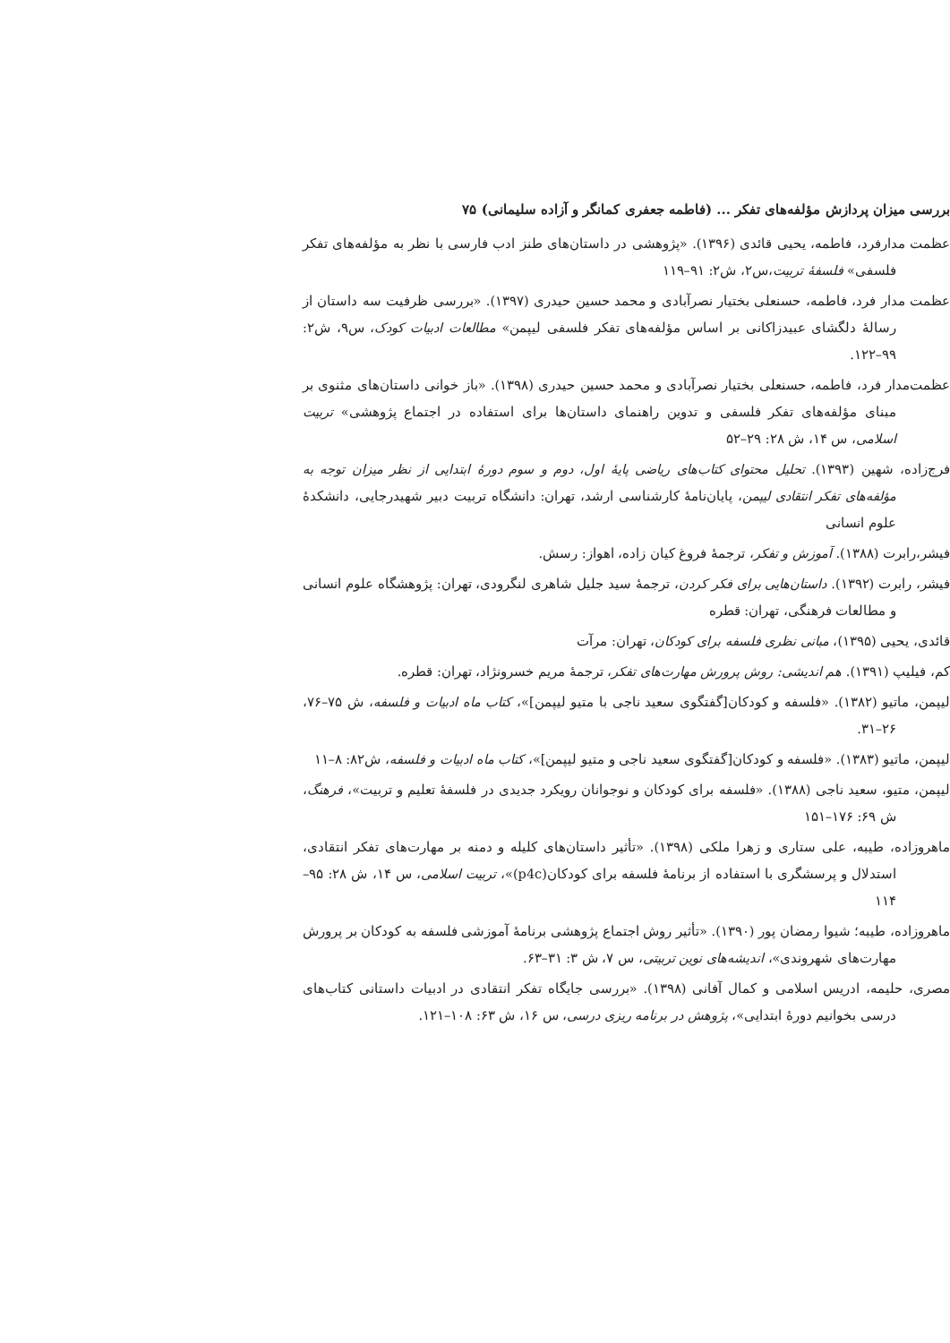بررسی میزان پردازش مؤلفه‌های تفکر ... (فاطمه جعفری کمانگر و آزاده سلیمانی) ۷۵
عظمت مدارفرد، فاطمه، یحیی قائدی (۱۳۹۶). «پژوهشی در داستان‌های طنز ادب فارسی با نظر به مؤلفه‌های تفکر فلسفی» فلسفهٔ تربیت،س۲، ش۲: ۹۱–۱۱۹
عظمت مدار فرد، فاطمه، حسنعلی بختیار نصرآبادی و محمد حسین حیدری (۱۳۹۷). «بررسی ظرفیت سه داستان از رسالهٔ دلگشای عبیدزاکانی بر اساس مؤلفه‌های تفکر فلسفی لیپمن» مطالعات ادبیات کودک، س۹، ش۲: ۹۹–۱۲۲.
عظمت‌مدار فرد، فاطمه، حسنعلی بختیار نصرآبادی و محمد حسین حیدری (۱۳۹۸). «باز خوانی داستان‌های مثنوی بر مبنای مؤلفه‌های تفکر فلسفی و تدوین راهنمای داستان‌ها برای استفاده در اجتماع پژوهشی» تربیت اسلامی، س ۱۴، ش ۲۸: ۲۹–۵۲
فرج‌زاده، شهین (۱۳۹۳). تحلیل محتوای کتاب‌های ریاضی پایهٔ اول، دوم و سوم دورهٔ ابتدایی از نظر میزان توجه به مؤلفه‌های تفکر انتقادی لیپمن، پایان‌نامهٔ کارشناسی ارشد، تهران: دانشگاه تربیت دبیر شهیدرجایی، دانشکدهٔ علوم انسانی
فیشر،رابرت (۱۳۸۸). آموزش و تفکر، ترجمهٔ فروغ کیان زاده، اهواز: رسش.
فیشر، رابرت (۱۳۹۲). داستان‌هایی برای فکر کردن، ترجمهٔ سید جلیل شاهری لنگرودی، تهران: پژوهشگاه علوم انسانی و مطالعات فرهنگی، تهران: قطره
قائدی، یحیی (۱۳۹۵)، مبانی نظری فلسفه برای کودکان، تهران: مرآت
کم، فیلیپ (۱۳۹۱). هم اندیشی: روش پرورش مهارت‌های تفکر، ترجمهٔ مریم خسرونژاد، تهران: قطره.
لیپمن، ماتیو (۱۳۸۲). «فلسفه و کودکان[گفتگوی سعید ناجی با متیو لیپمن]»، کتاب ماه ادبیات و فلسفه، ش ۷۵–۷۶، ۲۶–۳۱.
لیپمن، ماتیو (۱۳۸۳). «فلسفه و کودکان[گفتگوی سعید ناجی و متیو لیپمن]»، کتاب ماه ادبیات و فلسفه، ش۸۲: ۸–۱۱
لیپمن، متیو، سعید ناجی (۱۳۸۸). «فلسفه برای کودکان و نوجوانان رویکرد جدیدی در فلسفهٔ تعلیم و تربیت»، فرهنگ، ش ۶۹: ۱۷۶–۱۵۱
ماهروزاده، طیبه، علی ستاری و زهرا ملکی (۱۳۹۸). «تأثیر داستان‌های کلیله و دمنه بر مهارت‌های تفکر انتقادی، استدلال و پرسشگری با استفاده از برنامهٔ فلسفه برای کودکان(p4c)»، تربیت اسلامی، س ۱۴، ش ۲۸: ۹۵–۱۱۴
ماهروزاده، طیبه؛ شیوا رمضان پور (۱۳۹۰). «تأثیر روش اجتماع پژوهشی برنامهٔ آموزشی فلسفه به کودکان بر پرورش مهارت‌های شهروندی»، اندیشه‌های نوین تربیتی، س ۷، ش ۳: ۳۱–۶۳.
مصری، حلیمه، ادریس اسلامی و کمال آفانی (۱۳۹۸). «بررسی جایگاه تفکر انتقادی در ادبیات داستانی کتاب‌های درسی بخوانیم دورهٔ ابتدایی»، پژوهش در برنامه ریزی درسی، س ۱۶، ش ۶۳: ۱۰۸–۱۲۱.